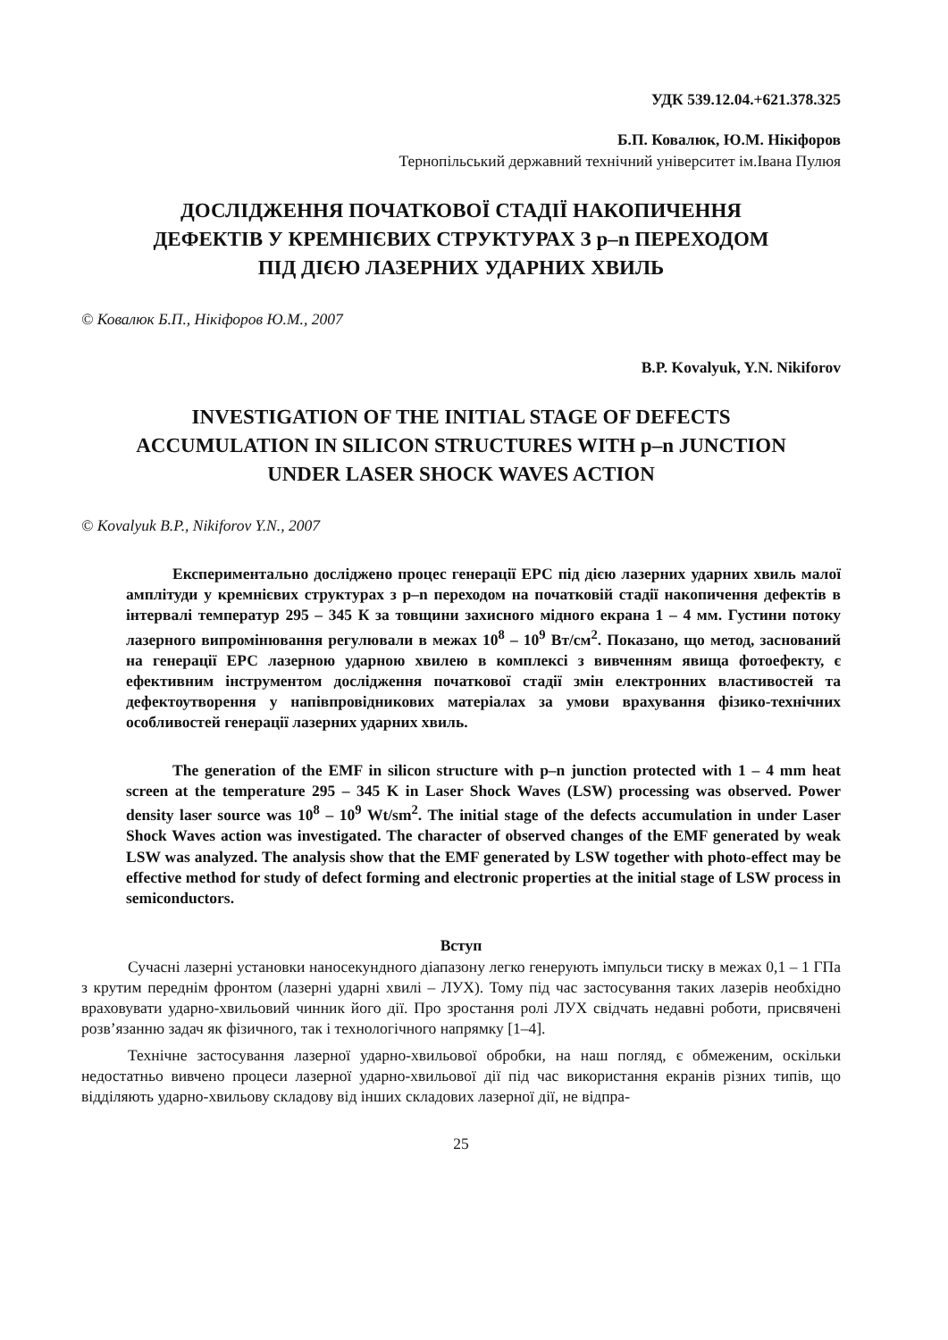УДК 539.12.04.+621.378.325
Б.П. Ковалюк, Ю.М. Нікіфоров
Тернопільський державний технічний університет ім.Івана Пулюя
ДОСЛІДЖЕННЯ ПОЧАТКОВОЇ СТАДІЇ НАКОПИЧЕННЯ
ДЕФЕКТІВ У КРЕМНІЄВИХ СТРУКТУРАХ З p–n ПЕРЕХОДОМ
ПІД ДІЄЮ ЛАЗЕРНИХ УДАРНИХ ХВИЛЬ
© Ковалюк Б.П., Нікіфоров Ю.М., 2007
B.P. Kovalyuk, Y.N. Nikiforov
INVESTIGATION OF THE INITIAL STAGE OF DEFECTS
ACCUMULATION IN SILICON STRUCTURES WITH p–n JUNCTION
UNDER LASER SHOCK WAVES ACTION
© Kovalyuk B.P., Nikiforov Y.N., 2007
Експериментально досліджено процес генерації ЕРС під дією лазерних ударних хвиль малої амплітуди у кремнієвих структурах з p–n переходом на початковій стадії накопичення дефектів в інтервалі температур 295 – 345 К за товщини захисного мідного екрана 1 – 4 мм. Густини потоку лазерного випромінювання регулювали в межах 10<sup>8</sup> – 10<sup>9</sup> Вт/см<sup>2</sup>. Показано, що метод, заснований на генерації ЕРС лазерною ударною хвилею в комплексі з вивченням явища фотоефекту, є ефективним інструментом дослідження початкової стадії змін електронних властивостей та дефектоутворення у напівпровідникових матеріалах за умови врахування фізико-технічних особливостей генерації лазерних ударних хвиль.
The generation of the EMF in silicon structure with p–n junction protected with 1 – 4 mm heat screen at the temperature 295 – 345 K in Laser Shock Waves (LSW) processing was observed. Power density laser source was 10<sup>8</sup> – 10<sup>9</sup> Wt/sm<sup>2</sup>. The initial stage of the defects accumulation in under Laser Shock Waves action was investigated. The character of observed changes of the EMF generated by weak LSW was analyzed. The analysis show that the EMF generated by LSW together with photo-effect may be effective method for study of defect forming and electronic properties at the initial stage of LSW process in semiconductors.
Вступ
Сучасні лазерні установки наносекундного діапазону легко генерують імпульси тиску в межах 0,1 – 1 ГПа з крутим переднім фронтом (лазерні ударні хвилі – ЛУХ). Тому під час застосування таких лазерів необхідно враховувати ударно-хвильовий чинник його дії. Про зростання ролі ЛУХ свідчать недавні роботи, присвячені розв’язанню задач як фізичного, так і технологічного напрямку [1–4].
Технічне застосування лазерної ударно-хвильової обробки, на наш погляд, є обмеженим, оскільки недостатньо вивчено процеси лазерної ударно-хвильової дії під час використання екранів різних типів, що відділяють ударно-хвильову складову від інших складових лазерної дії, не відпра-
25